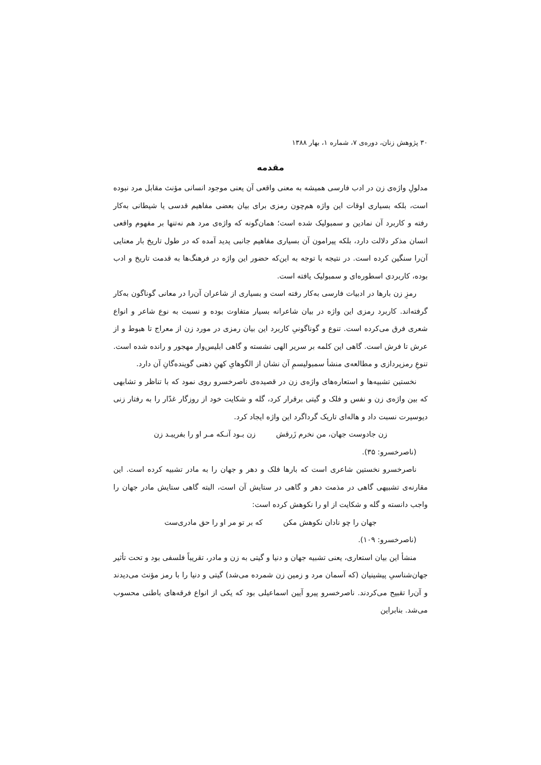۳۰ پژوهش زنان، دوره‌ی ۷، شماره ۱، بهار ۱۳۸۸
مقدمه
مدلولِ واژه‌ی زن در ادب فارسی همیشه به معنی واقعی آن یعنی موجود انسانی مؤنث مقابل مرد نبوده است، بلکه بسیاری اوقات این واژه هم‌چون رمزی برای بیان بعضی مفاهیم قدسی یا شیطانی به‌کار رفته و کاربرد آن نمادین و سمبولیک شده است؛ همان‌گونه که واژه‌ی مرد هم نه‌تنها بر مفهوم واقعی انسان مذکر دلالت دارد، بلکه پیرامون آن بسیاری مفاهیم جانبی پدید آمده که در طول تاریخ بار معنایی آن‌را سنگین کرده است. در نتیجه با توجه به این‌که حضور این واژه در فرهنگ‌ها به قدمت تاریخ و ادب بوده، کاربردی اسطوره‌ای و سمبولیک یافته است.
رمزِ زن بارها در ادبیات فارسی به‌کار رفته است و بسیاری از شاعران آن‌را در معانی گوناگون به‌کار گرفته‌اند. کاربرد رمزی این واژه در بیان شاعرانه بسیار متفاوت بوده و نسبت به نوع شاعر و انواع شعری فرق می‌کرده است. تنوع و گوناگونیِ کاربرد این بیان رمزی در مورد زن از معراج تا هبوط و از عرش تا فرش است. گاهی این کلمه بر سریر الهی نشسته و گاهی ابلیس‌وار مهجور و رانده شده است. تنوعِ رمزپردازی و مطالعه‌ی منشأ سمبولیسمِ آن نشان از الگوهایِ کهنِ ذهنی گوینده‌گانِ آن دارد.
نخستین تشبیه‌ها و استعاره‌های واژه‌ی زن در قصیده‌ی ناصرخسرو روی نمود که با تناظر و تشابهی که بین واژه‌ی زن و نفس و فلک و گیتی برقرار کرد، گله و شکایت خود از روزگار غدّار را به رفتار زنی دیوسیرت نسبت داد و هاله‌ای تاریک گرداگرد این واژه ایجاد کرد.
زن جادوست جهان، من نخرم زَرقش زن بـود آنـکه مـر او را بفریبـد زن
(ناصرخسرو: ۳۵).
ناصرخسرو نخستین شاعری است که بارها فلک و دهر و جهان را به مادر تشبیه کرده است. این مقارنه‌ی تشبیهی گاهی در مذمت دهر و گاهی در ستایش آن است، البته گاهی ستایش مادر جهان را واجب دانسته و گله و شکایت از او را نکوهش کرده است:
جهان را چو نادان نکوهش مکن که بر تو مر او را حق مادری‌ست
(ناصرخسرو: ۱۰۹).
منشأ این بیان استعاری، یعنی تشبیه جهان و دنیا و گیتی به زن و مادر، تقریباً فلسفی بود و تحت تأثیر جهان‌شناسیِ پیشینیان (که آسمان مرد و زمین زن شمرده می‌شد) گیتی و دنیا را با رمز مؤنث می‌دیدند و آن‌را تقبیح می‌کردند. ناصرخسرو پیرو آیین اسماعیلی بود که یکی از انواع فرقه‌های باطنی محسوب می‌شد. بنابراین